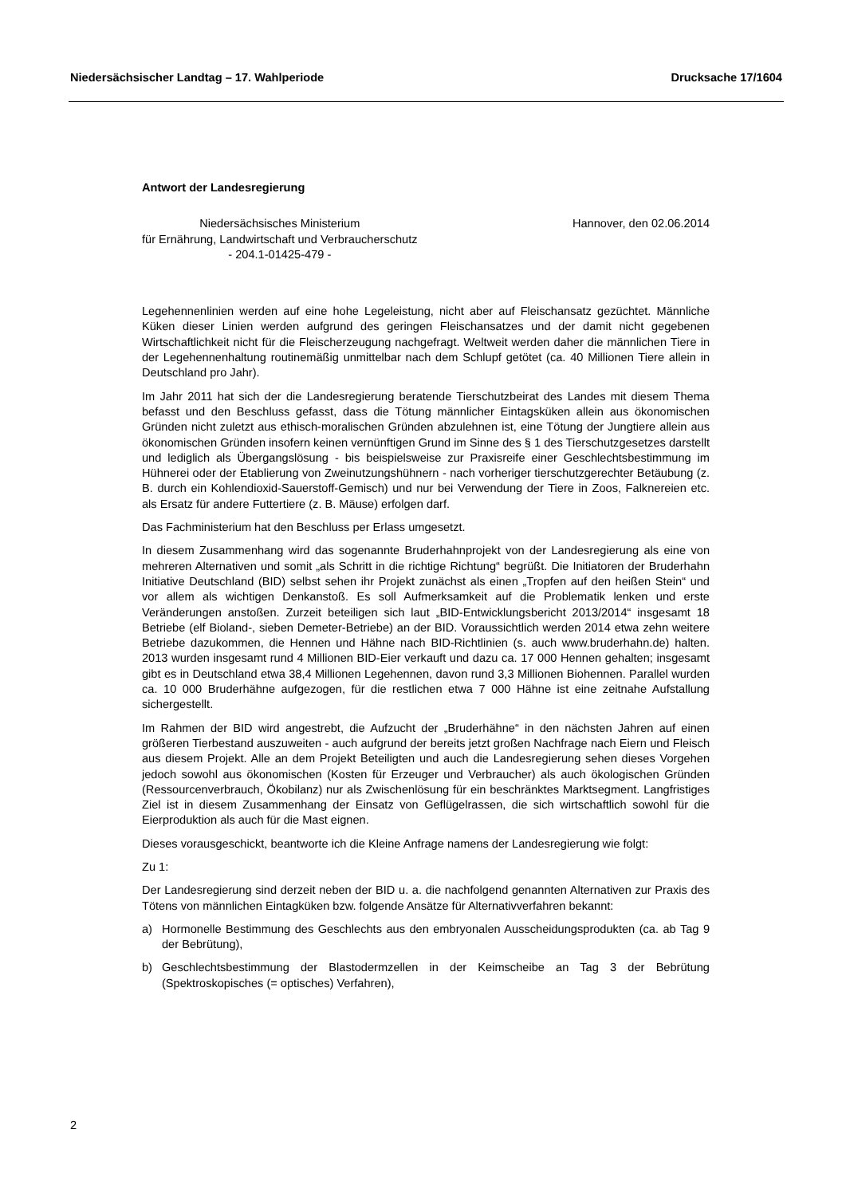Niedersächsischer Landtag – 17. Wahlperiode Drucksache 17/1604
Antwort der Landesregierung
Niedersächsisches Ministerium
für Ernährung, Landwirtschaft und Verbraucherschutz
- 204.1-01425-479 -
Hannover, den 02.06.2014
Legehennenlinien werden auf eine hohe Legeleistung, nicht aber auf Fleischansatz gezüchtet. Männliche Küken dieser Linien werden aufgrund des geringen Fleischansatzes und der damit nicht gegebenen Wirtschaftlichkeit nicht für die Fleischerzeugung nachgefragt. Weltweit werden daher die männlichen Tiere in der Legehennenhaltung routinemäßig unmittelbar nach dem Schlupf getötet (ca. 40 Millionen Tiere allein in Deutschland pro Jahr).
Im Jahr 2011 hat sich der die Landesregierung beratende Tierschutzbeirat des Landes mit diesem Thema befasst und den Beschluss gefasst, dass die Tötung männlicher Eintagsküken allein aus ökonomischen Gründen nicht zuletzt aus ethisch-moralischen Gründen abzulehnen ist, eine Tötung der Jungtiere allein aus ökonomischen Gründen insofern keinen vernünftigen Grund im Sinne des § 1 des Tierschutzgesetzes darstellt und lediglich als Übergangslösung - bis beispielsweise zur Praxisreife einer Geschlechtsbestimmung im Hühnerei oder der Etablierung von Zweinutzungshühnern - nach vorheriger tierschutzgerechter Betäubung (z. B. durch ein Kohlendioxid-Sauerstoff-Gemisch) und nur bei Verwendung der Tiere in Zoos, Falknereien etc. als Ersatz für andere Futtertiere (z. B. Mäuse) erfolgen darf.
Das Fachministerium hat den Beschluss per Erlass umgesetzt.
In diesem Zusammenhang wird das sogenannte Bruderhahnprojekt von der Landesregierung als eine von mehreren Alternativen und somit „als Schritt in die richtige Richtung“ begrüßt. Die Initiatoren der Bruderhahn Initiative Deutschland (BID) selbst sehen ihr Projekt zunächst als einen „Tropfen auf den heißen Stein“ und vor allem als wichtigen Denkanstoß. Es soll Aufmerksamkeit auf die Problematik lenken und erste Veränderungen anstoßen. Zurzeit beteiligen sich laut „BID-Entwicklungsbericht 2013/2014“ insgesamt 18 Betriebe (elf Bioland-, sieben Demeter-Betriebe) an der BID. Voraussichtlich werden 2014 etwa zehn weitere Betriebe dazukommen, die Hennen und Hähne nach BID-Richtlinien (s. auch www.bruderhahn.de) halten. 2013 wurden insgesamt rund 4 Millionen BID-Eier verkauft und dazu ca. 17 000 Hennen gehalten; insgesamt gibt es in Deutschland etwa 38,4 Millionen Legehennen, davon rund 3,3 Millionen Biohennen. Parallel wurden ca. 10 000 Bruderhähne aufgezogen, für die restlichen etwa 7 000 Hähne ist eine zeitnahe Aufstallung sichergestellt.
Im Rahmen der BID wird angestrebt, die Aufzucht der „Bruderhähne“ in den nächsten Jahren auf einen größeren Tierbestand auszuweiten - auch aufgrund der bereits jetzt großen Nachfrage nach Eiern und Fleisch aus diesem Projekt. Alle an dem Projekt Beteiligten und auch die Landesregierung sehen dieses Vorgehen jedoch sowohl aus ökonomischen (Kosten für Erzeuger und Verbraucher) als auch ökologischen Gründen (Ressourcenverbrauch, Ökobilanz) nur als Zwischenlösung für ein beschränktes Marktsegment. Langfristiges Ziel ist in diesem Zusammenhang der Einsatz von Geflügelrassen, die sich wirtschaftlich sowohl für die Eierproduktion als auch für die Mast eignen.
Dieses vorausgeschickt, beantworte ich die Kleine Anfrage namens der Landesregierung wie folgt:
Zu 1:
Der Landesregierung sind derzeit neben der BID u. a. die nachfolgend genannten Alternativen zur Praxis des Tötens von männlichen Eintagküken bzw. folgende Ansätze für Alternativverfahren bekannt:
a) Hormonelle Bestimmung des Geschlechts aus den embryonalen Ausscheidungsprodukten (ca. ab Tag 9 der Bebrütung),
b) Geschlechtsbestimmung der Blastodermzellen in der Keimscheibe an Tag 3 der Bebrütung (Spektroskopisches (= optisches) Verfahren),
2